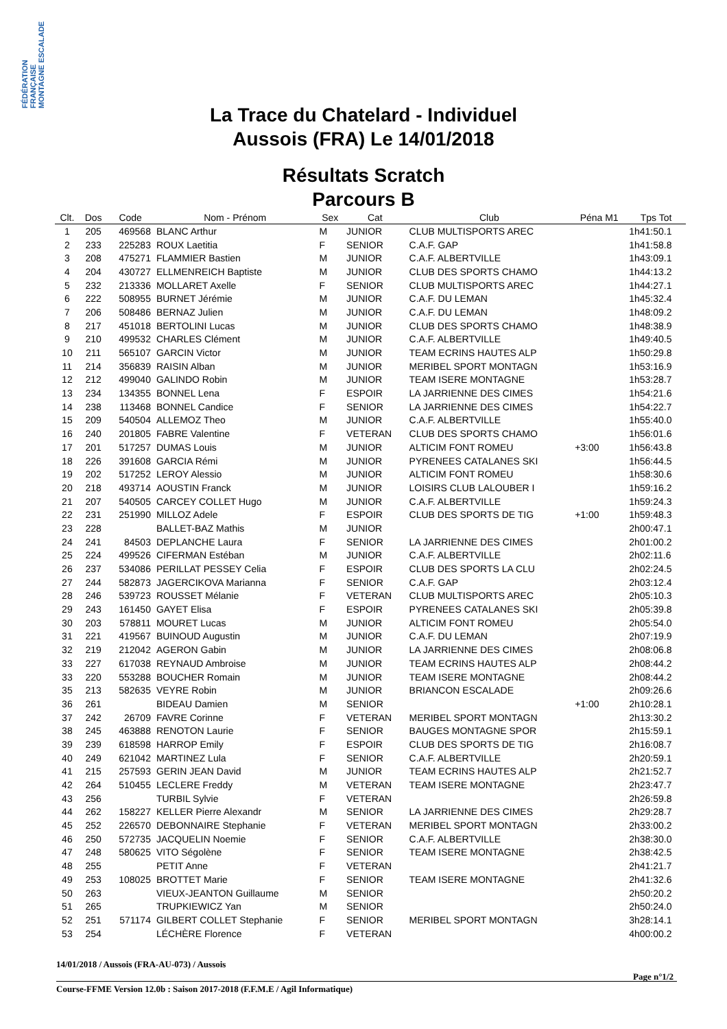FÉDÉRATION FRANÇAISE MONTAGNE ESCALADE
La Trace du Chatelard - Individuel
Aussois (FRA) Le 14/01/2018
Résultats Scratch
Parcours B
| Clt. | Dos | Code | Nom - Prénom | Sex | Cat | Club | Péna M1 | Tps Tot |
| --- | --- | --- | --- | --- | --- | --- | --- | --- |
| 1 | 205 | 469568 | BLANC Arthur | M | JUNIOR | CLUB MULTISPORTS AREC | | 1h41:50.1 |
| 2 | 233 | 225283 | ROUX Laetitia | F | SENIOR | C.A.F. GAP | | 1h41:58.8 |
| 3 | 208 | 475271 | FLAMMIER Bastien | M | JUNIOR | C.A.F. ALBERTVILLE | | 1h43:09.1 |
| 4 | 204 | 430727 | ELLMENREICH Baptiste | M | JUNIOR | CLUB DES SPORTS CHAMO | | 1h44:13.2 |
| 5 | 232 | 213336 | MOLLARET Axelle | F | SENIOR | CLUB MULTISPORTS AREC | | 1h44:27.1 |
| 6 | 222 | 508955 | BURNET Jérémie | M | JUNIOR | C.A.F. DU LEMAN | | 1h45:32.4 |
| 7 | 206 | 508486 | BERNAZ Julien | M | JUNIOR | C.A.F. DU LEMAN | | 1h48:09.2 |
| 8 | 217 | 451018 | BERTOLINI Lucas | M | JUNIOR | CLUB DES SPORTS CHAMO | | 1h48:38.9 |
| 9 | 210 | 499532 | CHARLES Clément | M | JUNIOR | C.A.F. ALBERTVILLE | | 1h49:40.5 |
| 10 | 211 | 565107 | GARCIN Victor | M | JUNIOR | TEAM ECRINS HAUTES ALP | | 1h50:29.8 |
| 11 | 214 | 356839 | RAISIN Alban | M | JUNIOR | MERIBEL SPORT MONTAGN | | 1h53:16.9 |
| 12 | 212 | 499040 | GALINDO Robin | M | JUNIOR | TEAM ISERE MONTAGNE | | 1h53:28.7 |
| 13 | 234 | 134355 | BONNEL Lena | F | ESPOIR | LA JARRIENNE DES CIMES | | 1h54:21.6 |
| 14 | 238 | 113468 | BONNEL Candice | F | SENIOR | LA JARRIENNE DES CIMES | | 1h54:22.7 |
| 15 | 209 | 540504 | ALLEMOZ Theo | M | JUNIOR | C.A.F. ALBERTVILLE | | 1h55:40.0 |
| 16 | 240 | 201805 | FABRE Valentine | F | VETERAN | CLUB DES SPORTS CHAMO | | 1h56:01.6 |
| 17 | 201 | 517257 | DUMAS Louis | M | JUNIOR | ALTICIM FONT ROMEU | +3:00 | 1h56:43.8 |
| 18 | 226 | 391608 | GARCIA Rémi | M | JUNIOR | PYRENEES CATALANES SKI | | 1h56:44.5 |
| 19 | 202 | 517252 | LEROY Alessio | M | JUNIOR | ALTICIM FONT ROMEU | | 1h58:30.6 |
| 20 | 218 | 493714 | AOUSTIN Franck | M | JUNIOR | LOISIRS CLUB LALOUBER I | | 1h59:16.2 |
| 21 | 207 | 540505 | CARCEY COLLET Hugo | M | JUNIOR | C.A.F. ALBERTVILLE | | 1h59:24.3 |
| 22 | 231 | 251990 | MILLOZ Adele | F | ESPOIR | CLUB DES SPORTS DE TIG | +1:00 | 1h59:48.3 |
| 23 | 228 | | BALLET-BAZ Mathis | M | JUNIOR | | | 2h00:47.1 |
| 24 | 241 | 84503 | DEPLANCHE Laura | F | SENIOR | LA JARRIENNE DES CIMES | | 2h01:00.2 |
| 25 | 224 | 499526 | CIFERMAN Estéban | M | JUNIOR | C.A.F. ALBERTVILLE | | 2h02:11.6 |
| 26 | 237 | 534086 | PERILLAT PESSEY Celia | F | ESPOIR | CLUB DES SPORTS LA CLU | | 2h02:24.5 |
| 27 | 244 | 582873 | JAGERCIKOVA Marianna | F | SENIOR | C.A.F. GAP | | 2h03:12.4 |
| 28 | 246 | 539723 | ROUSSET Mélanie | F | VETERAN | CLUB MULTISPORTS AREC | | 2h05:10.3 |
| 29 | 243 | 161450 | GAYET Elisa | F | ESPOIR | PYRENEES CATALANES SKI | | 2h05:39.8 |
| 30 | 203 | 578811 | MOURET Lucas | M | JUNIOR | ALTICIM FONT ROMEU | | 2h05:54.0 |
| 31 | 221 | 419567 | BUINOUD Augustin | M | JUNIOR | C.A.F. DU LEMAN | | 2h07:19.9 |
| 32 | 219 | 212042 | AGERON Gabin | M | JUNIOR | LA JARRIENNE DES CIMES | | 2h08:06.8 |
| 33 | 227 | 617038 | REYNAUD Ambroise | M | JUNIOR | TEAM ECRINS HAUTES ALP | | 2h08:44.2 |
| 33 | 220 | 553288 | BOUCHER Romain | M | JUNIOR | TEAM ISERE MONTAGNE | | 2h08:44.2 |
| 35 | 213 | 582635 | VEYRE Robin | M | JUNIOR | BRIANCON ESCALADE | | 2h09:26.6 |
| 36 | 261 | | BIDEAU Damien | M | SENIOR | | +1:00 | 2h10:28.1 |
| 37 | 242 | 26709 | FAVRE Corinne | F | VETERAN | MERIBEL SPORT MONTAGN | | 2h13:30.2 |
| 38 | 245 | 463888 | RENOTON Laurie | F | SENIOR | BAUGES MONTAGNE SPOR | | 2h15:59.1 |
| 39 | 239 | 618598 | HARROP Emily | F | ESPOIR | CLUB DES SPORTS DE TIG | | 2h16:08.7 |
| 40 | 249 | 621042 | MARTINEZ Lula | F | SENIOR | C.A.F. ALBERTVILLE | | 2h20:59.1 |
| 41 | 215 | 257593 | GERIN JEAN David | M | JUNIOR | TEAM ECRINS HAUTES ALP | | 2h21:52.7 |
| 42 | 264 | 510455 | LECLERE Freddy | M | VETERAN | TEAM ISERE MONTAGNE | | 2h23:47.7 |
| 43 | 256 | | TURBIL Sylvie | F | VETERAN | | | 2h26:59.8 |
| 44 | 262 | 158227 | KELLER Pierre Alexandr | M | SENIOR | LA JARRIENNE DES CIMES | | 2h29:28.7 |
| 45 | 252 | 226570 | DEBONNAIRE Stephanie | F | VETERAN | MERIBEL SPORT MONTAGN | | 2h33:00.2 |
| 46 | 250 | 572735 | JACQUELIN Noemie | F | SENIOR | C.A.F. ALBERTVILLE | | 2h38:30.0 |
| 47 | 248 | 580625 | VITO Ségolène | F | SENIOR | TEAM ISERE MONTAGNE | | 2h38:42.5 |
| 48 | 255 | | PETIT Anne | F | VETERAN | | | 2h41:21.7 |
| 49 | 253 | 108025 | BROTTET Marie | F | SENIOR | TEAM ISERE MONTAGNE | | 2h41:32.6 |
| 50 | 263 | | VIEUX-JEANTON Guillaume | M | SENIOR | | | 2h50:20.2 |
| 51 | 265 | | TRUPKIEWICZ Yan | M | SENIOR | | | 2h50:24.0 |
| 52 | 251 | 571174 | GILBERT COLLET Stephanie | F | SENIOR | MERIBEL SPORT MONTAGN | | 3h28:14.1 |
| 53 | 254 | | LÉCHÈRE Florence | F | VETERAN | | | 4h00:00.2 |
14/01/2018 / Aussois (FRA-AU-073) / Aussois
Page n°1/2
Course-FFME Version 12.0b : Saison 2017-2018 (F.F.M.E / Agil Informatique)